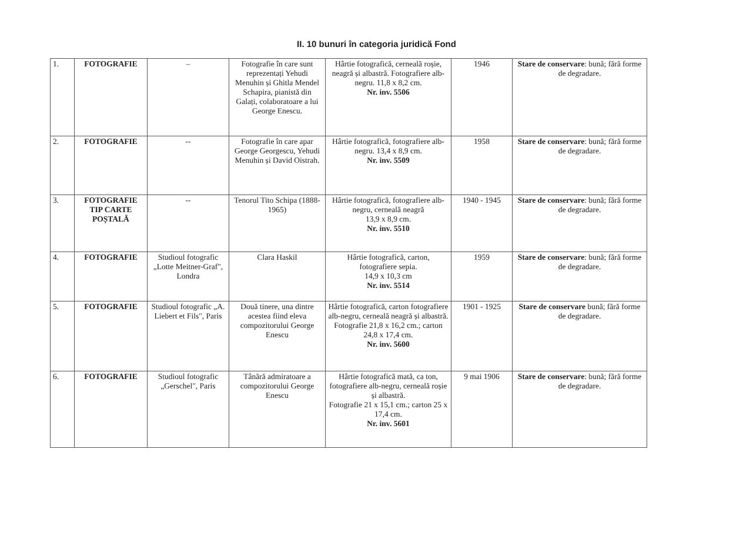II. 10 bunuri în categoria juridică Fond
| 1. | FOTOGRAFIE | – | Fotografie în care sunt reprezentați Yehudi Menuhin și Ghitla Mendel Schapira, pianistă din Galați, colaboratoare a lui George Enescu. | Hârtie fotografică, cerneală roșie, neagră și albastră. Fotografiere alb-negru. 11,8 x 8,2 cm. Nr. inv. 5506 | 1946 | Stare de conservare : bună; fără forme de degradare. |
| 2. | FOTOGRAFIE | -- | Fotografie în care apar George Georgescu, Yehudi Menuhin și David Oistrah. | Hârtie fotografică, fotografiere alb-negru. 13,4 x 8,9 cm. Nr. inv. 5509 | 1958 | Stare de conservare : bună; fără forme de degradare. |
| 3. | FOTOGRAFIE TIP CARTE POȘTALĂ | -- | Tenorul Tito Schipa (1888-1965) | Hârtie fotografică, fotografiere alb-negru, cerneală neagră 13,9 x 8,9 cm. Nr. inv. 5510 | 1940 - 1945 | Stare de conservare : bună; fără forme de degradare. |
| 4. | FOTOGRAFIE | Studioul fotografic „Lotte Meitner-Graf", Londra | Clara Haskil | Hârtie fotografică, carton, fotografiere sepia. 14,9 x 10,3 cm Nr. inv. 5514 | 1959 | Stare de conservare : bună; fără forme de degradare. |
| 5. | FOTOGRAFIE | Studioul fotografic „A. Liebert et Fils", Paris | Două tinere, una dintre acestea fiind eleva compozitorului George Enescu | Hârtie fotografică, carton fotografiere alb-negru, cerneală neagră și albastră. Fotografie 21,8 x 16,2 cm.; carton 24,8 x 17,4 cm. Nr. inv. 5600 | 1901 - 1925 | Stare de conservare bună; fără forme de degradare. |
| 6. | FOTOGRAFIE | Studioul fotografic „Gerschel", Paris | Tânără admiratoare a compozitorului George Enescu | Hârtie fotografică mată, ca ton, fotografiere alb-negru, cerneală roșie și albastră. Fotografie 21 x 15,1 cm.; carton 25 x 17,4 cm. Nr. inv. 5601 | 9 mai 1906 | Stare de conservare : bună; fără forme de degradare. |